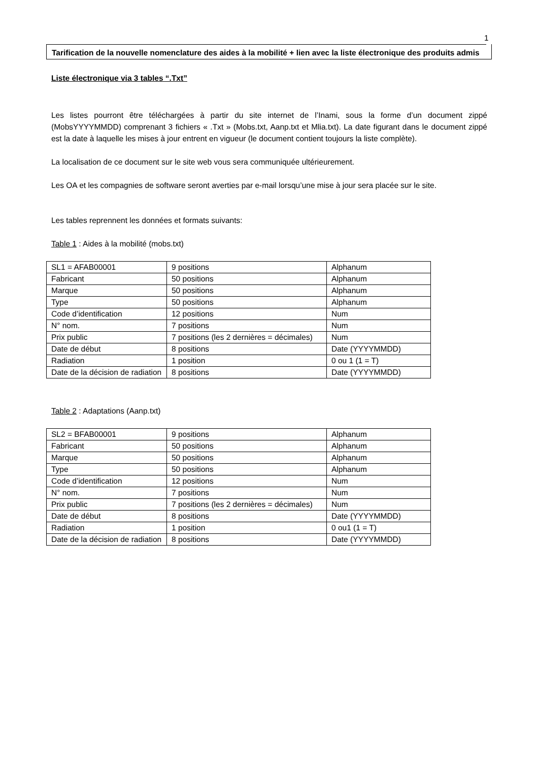1
Tarification de la nouvelle nomenclature des aides à la mobilité + lien avec la liste électronique des produits admis
Liste électronique via 3 tables “.Txt”
Les listes pourront être téléchargées à partir du site internet de l’Inami, sous la forme d’un document zippé (MobsYYYYMMDD) comprenant 3 fichiers « .Txt » (Mobs.txt, Aanp.txt et Mlia.txt). La date figurant dans le document zippé est la date à laquelle les mises à jour entrent en vigueur (le document contient toujours la liste complète).
La localisation de ce document sur le site web vous sera communiquée ultérieurement.
Les OA et les compagnies de software seront averties par e-mail lorsqu’une mise à jour sera placée sur le site.
Les tables reprennent les données et formats suivants:
Table 1 : Aides à la mobilité (mobs.txt)
| SL1 = AFAB00001 | 9 positions | Alphanum |
| Fabricant | 50 positions | Alphanum |
| Marque | 50 positions | Alphanum |
| Type | 50 positions | Alphanum |
| Code d’identification | 12 positions | Num |
| N° nom. | 7 positions | Num |
| Prix public | 7 positions (les 2 dernières = décimales) | Num |
| Date de début | 8 positions | Date (YYYYMMDD) |
| Radiation | 1 position | 0 ou 1 (1 = T) |
| Date de la décision de radiation | 8 positions | Date (YYYYMMDD) |
Table 2 : Adaptations (Aanp.txt)
| SL2 = BFAB00001 | 9 positions | Alphanum |
| Fabricant | 50 positions | Alphanum |
| Marque | 50 positions | Alphanum |
| Type | 50 positions | Alphanum |
| Code d’identification | 12 positions | Num |
| N° nom. | 7 positions | Num |
| Prix public | 7 positions (les 2 dernières = décimales) | Num |
| Date de début | 8 positions | Date (YYYYMMDD) |
| Radiation | 1 position | 0 ou1 (1 = T) |
| Date de la décision de radiation | 8 positions | Date (YYYYMMDD) |